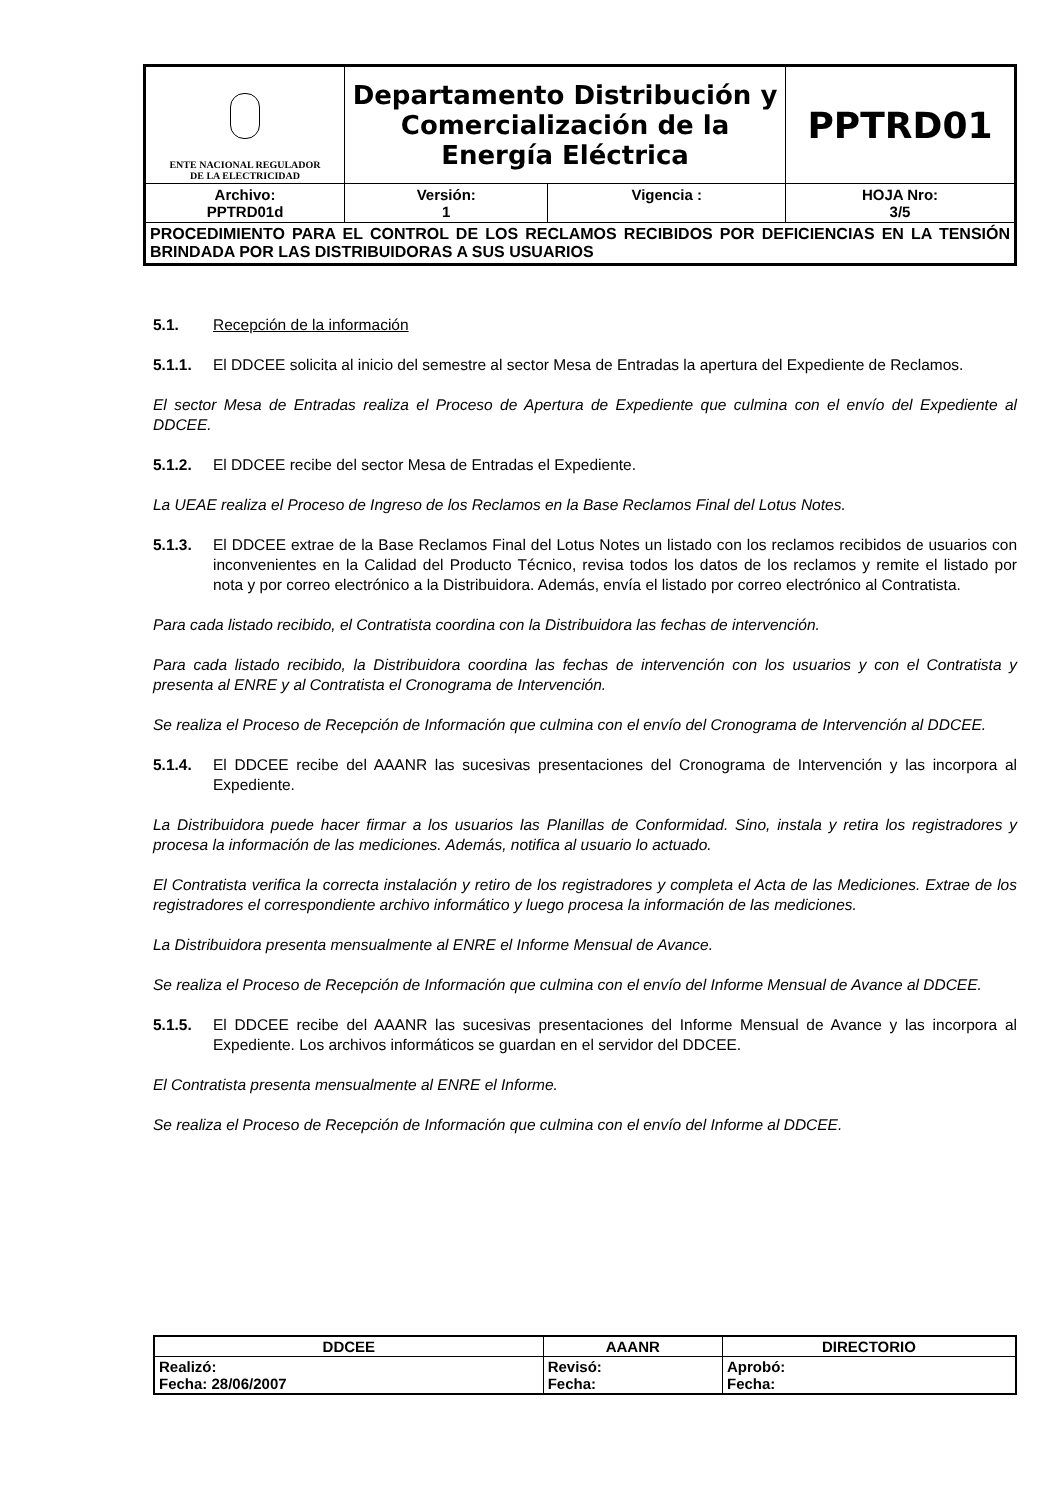| ENTE NACIONAL REGULADOR DE LA ELECTRICIDAD | Departamento Distribución y Comercialización de la Energía Eléctrica | | PPTRD01 |
| Archivo: PPTRD01d | Versión: 1 | Vigencia : | HOJA Nro: 3/5 |
| PROCEDIMIENTO PARA EL CONTROL DE LOS RECLAMOS RECIBIDOS POR DEFICIENCIAS EN LA TENSIÓN BRINDADA POR LAS DISTRIBUIDORAS A SUS USUARIOS | | | |
5.1. Recepción de la información
5.1.1. El DDCEE solicita al inicio del semestre al sector Mesa de Entradas la apertura del Expediente de Reclamos.
El sector Mesa de Entradas realiza el Proceso de Apertura de Expediente que culmina con el envío del Expediente al DDCEE.
5.1.2. El DDCEE recibe del sector Mesa de Entradas el Expediente.
La UEAE realiza el Proceso de Ingreso de los Reclamos en la Base Reclamos Final del Lotus Notes.
5.1.3. El DDCEE extrae de la Base Reclamos Final del Lotus Notes un listado con los reclamos recibidos de usuarios con inconvenientes en la Calidad del Producto Técnico, revisa todos los datos de los reclamos y remite el listado por nota y por correo electrónico a la Distribuidora. Además, envía el listado por correo electrónico al Contratista.
Para cada listado recibido, el Contratista coordina con la Distribuidora las fechas de intervención.
Para cada listado recibido, la Distribuidora coordina las fechas de intervención con los usuarios y con el Contratista y presenta al ENRE y al Contratista el Cronograma de Intervención.
Se realiza el Proceso de Recepción de Información que culmina con el envío del Cronograma de Intervención al DDCEE.
5.1.4. El DDCEE recibe del AAANR las sucesivas presentaciones del Cronograma de Intervención y las incorpora al Expediente.
La Distribuidora puede hacer firmar a los usuarios las Planillas de Conformidad. Sino, instala y retira los registradores y procesa la información de las mediciones. Además, notifica al usuario lo actuado.
El Contratista verifica la correcta instalación y retiro de los registradores y completa el Acta de las Mediciones. Extrae de los registradores el correspondiente archivo informático y luego procesa la información de las mediciones.
La Distribuidora presenta mensualmente al ENRE el Informe Mensual de Avance.
Se realiza el Proceso de Recepción de Información que culmina con el envío del Informe Mensual de Avance al DDCEE.
5.1.5. El DDCEE recibe del AAANR las sucesivas presentaciones del Informe Mensual de Avance y las incorpora al Expediente. Los archivos informáticos se guardan en el servidor del DDCEE.
El Contratista presenta mensualmente al ENRE el Informe.
Se realiza el Proceso de Recepción de Información que culmina con el envío del Informe al DDCEE.
| DDCEE | AAANR | DIRECTORIO |
| --- | --- | --- |
| Realizó: Fecha: 28/06/2007 | Revisó: Fecha: | Aprobó: Fecha: |